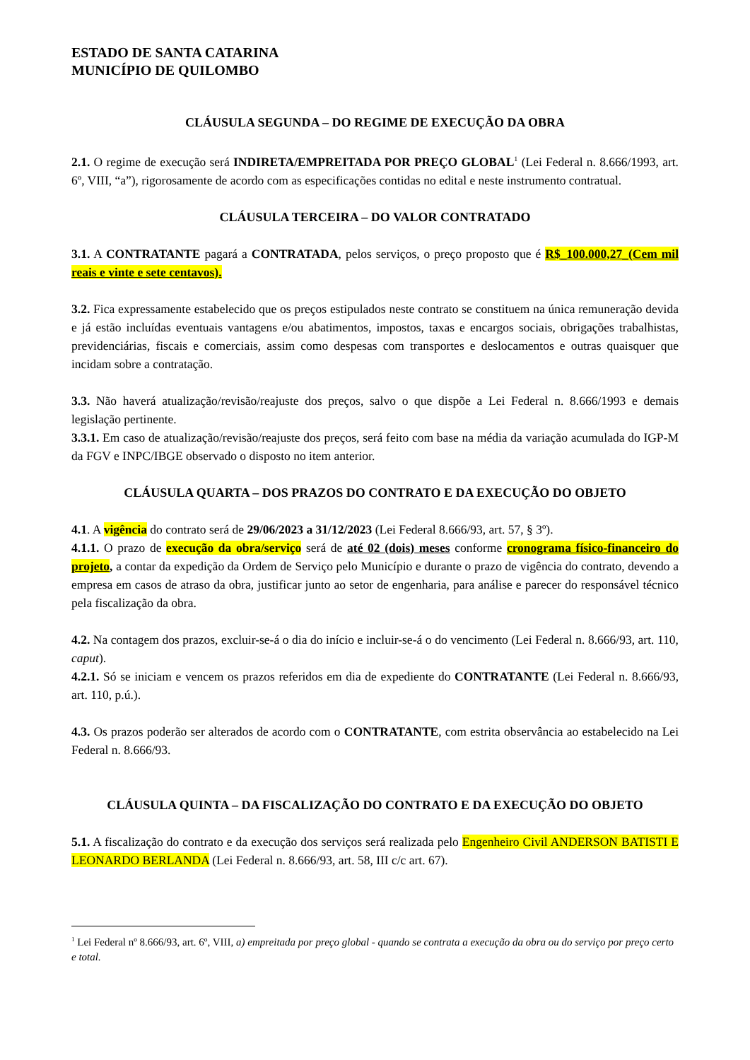ESTADO DE SANTA CATARINA
MUNICÍPIO DE QUILOMBO
CLÁUSULA SEGUNDA – DO REGIME DE EXECUÇÃO DA OBRA
2.1. O regime de execução será INDIRETA/EMPREITADA POR PREÇO GLOBAL<sup>1</sup> (Lei Federal n. 8.666/1993, art. 6º, VIII, “a”), rigorosamente de acordo com as especificações contidas no edital e neste instrumento contratual.
CLÁUSULA TERCEIRA – DO VALOR CONTRATADO
3.1. A CONTRATANTE pagará a CONTRATADA, pelos serviços, o preço proposto que é R$_100.000,27_(Cem mil reais e vinte e sete centavos).
3.2. Fica expressamente estabelecido que os preços estipulados neste contrato se constituem na única remuneração devida e já estão incluídas eventuais vantagens e/ou abatimentos, impostos, taxas e encargos sociais, obrigações trabalhistas, previdenciárias, fiscais e comerciais, assim como despesas com transportes e deslocamentos e outras quaisquer que incidam sobre a contratação.
3.3. Não haverá atualização/revisão/reajuste dos preços, salvo o que dispõe a Lei Federal n. 8.666/1993 e demais legislação pertinente.
3.3.1. Em caso de atualização/revisão/reajuste dos preços, será feito com base na média da variação acumulada do IGP-M da FGV e INPC/IBGE observado o disposto no item anterior.
CLÁUSULA QUARTA – DOS PRAZOS DO CONTRATO E DA EXECUÇÃO DO OBJETO
4.1. A vigência do contrato será de 29/06/2023 a 31/12/2023 (Lei Federal 8.666/93, art. 57, § 3º).
4.1.1. O prazo de execução da obra/serviço será de até 02 (dois) meses conforme cronograma físico-financeiro do projeto, a contar da expedição da Ordem de Serviço pelo Município e durante o prazo de vigência do contrato, devendo a empresa em casos de atraso da obra, justificar junto ao setor de engenharia, para análise e parecer do responsável técnico pela fiscalização da obra.
4.2. Na contagem dos prazos, excluir-se-á o dia do início e incluir-se-á o do vencimento (Lei Federal n. 8.666/93, art. 110, caput).
4.2.1. Só se iniciam e vencem os prazos referidos em dia de expediente do CONTRATANTE (Lei Federal n. 8.666/93, art. 110, p.ú.).
4.3. Os prazos poderão ser alterados de acordo com o CONTRATANTE, com estrita observância ao estabelecido na Lei Federal n. 8.666/93.
CLÁUSULA QUINTA – DA FISCALIZAÇÃO DO CONTRATO E DA EXECUÇÃO DO OBJETO
5.1. A fiscalização do contrato e da execução dos serviços será realizada pelo Engenheiro Civil ANDERSON BATISTI E LEONARDO BERLANDA (Lei Federal n. 8.666/93, art. 58, III c/c art. 67).
<sup>1</sup> Lei Federal nº 8.666/93, art. 6º, VIII, a) empreitada por preço global - quando se contrata a execução da obra ou do serviço por preço certo e total.